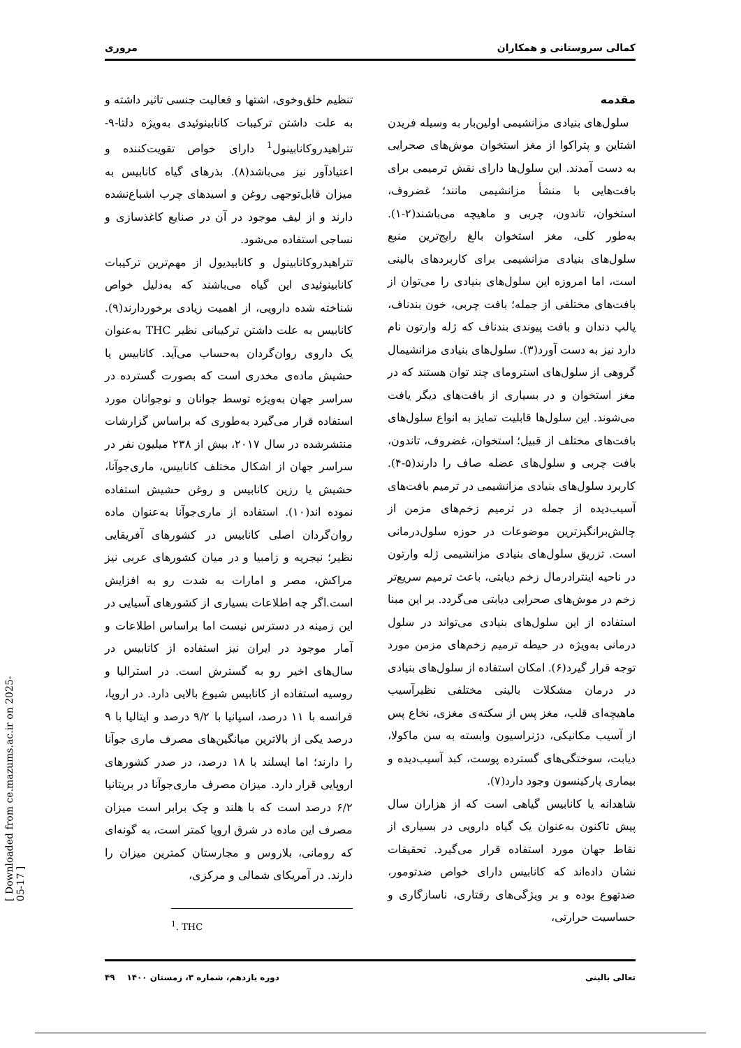کمالی سروستانی و همکاران مروری
مقدمه
سلول‌های بنیادی مزانشیمی اولین‌بار به وسیله فریدن اشتاین و پتراکوا از مغز استخوان موش‌های صحرایی به دست آمدند. این سلول‌ها دارای نقش ترمیمی برای بافت‌هایی با منشأ مزانشیمی مانند؛ غضروف، استخوان، تاندون، چربی و ماهیچه می‌باشند(۲-۱). به‌طور کلی، مغز استخوان بالغ رایج‌ترین منبع سلول‌های بنیادی مزانشیمی برای کاربردهای بالینی است، اما امروزه این سلول‌های بنیادی را می‌توان از بافت‌های مختلفی از جمله؛ بافت چربی، خون بندناف، پالپ دندان و بافت پیوندی بندناف که ژله وارتون نام دارد نیز به دست آورد(۳). سلول‌های بنیادی مزانشیمال گروهی از سلول‌های استرومای چند توان هستند که در مغز استخوان و در بسیاری از بافت‌های دیگر یافت می‌شوند. این سلول‌ها قابلیت تمایز به انواع سلول‌های بافت‌های مختلف از قبیل؛ استخوان، غضروف، تاندون، بافت چربی و سلول‌های عضله صاف را دارند(۵-۴). کاربرد سلول‌های بنیادی مزانشیمی در ترمیم بافت‌های آسیب‌دیده از جمله در ترمیم زخم‌های مزمن از چالش‌برانگیزترین موضوعات در حوزه سلول‌درمانی است. تزریق سلول‌های بنیادی مزانشیمی ژله وارتون در ناحیه اینترادرمال زخم دیابتی، باعث ترمیم سریع‌تر زخم در موش‌های صحرایی دیابتی می‌گردد. بر این مبنا استفاده از این سلول‌های بنیادی می‌تواند در سلول درمانی به‌ویژه در حیطه ترمیم زخم‌های مزمن مورد توجه قرار گیرد(۶). امکان استفاده از سلول‌های بنیادی در درمان مشکلات بالینی مختلفی نظیرآسیب ماهیچه‌ای قلب، مغز پس از سکته‌ی مغزی، نخاع پس از آسیب مکانیکی، دژنراسیون وابسته به سن ماکولا، دیابت، سوختگی‌های گسترده پوست، کبد آسیب‌دیده و بیماری پارکینسون وجود دارد(۷).
شاهدانه یا کانابیس گیاهی است که از هزاران سال پیش تاکنون به‌عنوان یک گیاه دارویی در بسیاری از نقاط جهان مورد استفاده قرار می‌گیرد. تحقیقات نشان داده‌اند که کانابیس دارای خواص ضدتومور، ضدتهوع بوده و بر ویژگی‌های رفتاری، ناسازگاری و حساسیت حرارتی،
تنظیم خلق‌وخوی، اشتها و فعالیت جنسی تاثیر داشته و به علت داشتن ترکیبات کانابینوئیدی به‌ویژه دلتا-۹-تتراهیدروکانابینول<sup>1</sup> دارای خواص تقویت‌کننده و اعتیادآور نیز می‌باشد(۸). بذرهای گیاه کانابیس به میزان قابل‌توجهی روغن و اسیدهای چرب اشباع‌نشده دارند و از لیف موجود در آن در صنایع کاغذسازی و نساجی استفاده می‌شود.
تتراهیدروکانابینول و کانابیدیول از مهم‌ترین ترکیبات کانابینوئیدی این گیاه می‌باشند که به‌دلیل خواص شناخته شده دارویی، از اهمیت زیادی برخوردارند(۹). کانابیس به علت داشتن ترکیبانی نظیر THC به‌عنوان یک داروی روان‌گردان به‌حساب می‌آید. کانابیس یا حشیش ماده‌ی مخدری است که بصورت گسترده در سراسر جهان به‌ویژه توسط جوانان و نوجوانان مورد استفاده قرار می‌گیرد به‌طوری که براساس گزارشات منتشرشده در سال ۲۰۱۷، بیش از ۲۳۸ میلیون نفر در سراسر جهان از اشکال مختلف کانابیس، ماری‌جوآنا، حشیش یا رزین کانابیس و روغن حشیش استفاده نموده اند(۱۰). استفاده از ماری‌جوآنا به‌عنوان ماده روان‌گردان اصلی کانابیس در کشورهای آفریقایی نظیر؛ نیجریه و زامبیا و در میان کشورهای عربی نیز مراکش، مصر و امارات به شدت رو به افزایش است.اگر چه اطلاعات بسیاری از کشورهای آسیایی در این زمینه در دسترس نیست اما براساس اطلاعات و آمار موجود در ایران نیز استفاده از کانابیس در سال‌های اخیر رو به گسترش است. در استرالیا و روسیه استفاده از کانابیس شیوع بالایی دارد. در اروپا، فرانسه با ۱۱ درصد، اسپانیا با ۹/۲ درصد و ایتالیا با ۹ درصد یکی از بالاترین میانگین‌های مصرف ماری جوآنا را دارند؛ اما ایسلند با ۱۸ درصد، در صدر کشورهای اروپایی قرار دارد. میزان مصرف ماری‌جوآنا در بریتانیا ۶/۲ درصد است که با هلند و چک برابر است میزان مصرف این ماده در شرق اروپا کمتر است، به گونه‌ای که رومانی، بلاروس و مجارستان کمترین میزان را دارند. در آمریکای شمالی و مرکزی،
<sup>1</sup>. THC
تعالی بالینی دوره یازدهم، شماره ۳، زمستان ۱۴۰۰ ۴۹
[ Downloaded from ce.mazums.ac.ir on 2025-05-17 ]